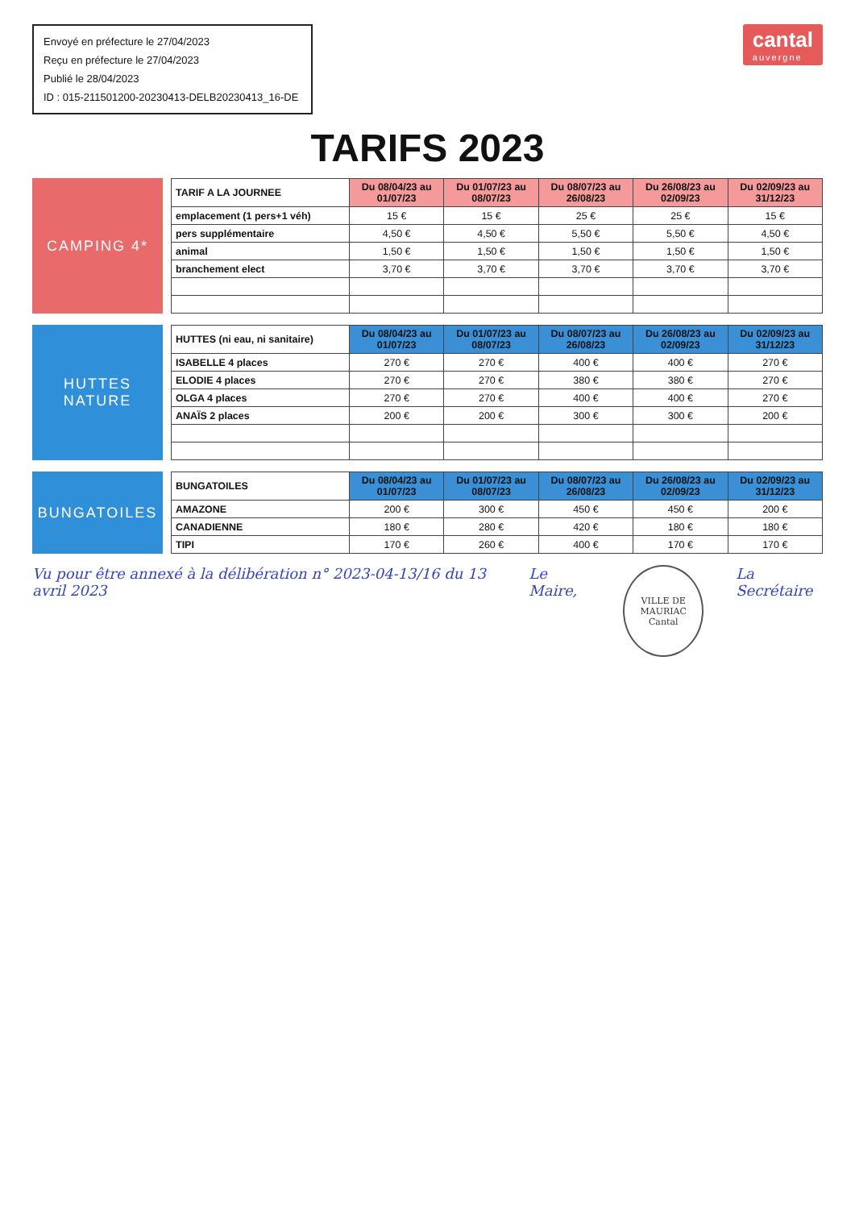Envoyé en préfecture le 27/04/2023
Reçu en préfecture le 27/04/2023
Publié le 28/04/2023
ID : 015-211501200-20230413-DELB20230413_16-DE
cantal
auvergne
TARIFS 2023
CAMPING 4*
| TARIF A LA JOURNEE | Du 08/04/23 au 01/07/23 | Du 01/07/23 au 08/07/23 | Du 08/07/23 au 26/08/23 | Du 26/08/23 au 02/09/23 | Du 02/09/23 au 31/12/23 |
| --- | --- | --- | --- | --- | --- |
| emplacement (1 pers+1 véh) | 15 € | 15 € | 25 € | 25 € | 15 € |
| pers supplémentaire | 4,50 € | 4,50 € | 5,50 € | 5,50 € | 4,50 € |
| animal | 1,50 € | 1,50 € | 1,50 € | 1,50 € | 1,50 € |
| branchement elect | 3,70 € | 3,70 € | 3,70 € | 3,70 € | 3,70 € |
HUTTES NATURE
| HUTTES (ni eau, ni sanitaire) | Du 08/04/23 au 01/07/23 | Du 01/07/23 au 08/07/23 | Du 08/07/23 au 26/08/23 | Du 26/08/23 au 02/09/23 | Du 02/09/23 au 31/12/23 |
| --- | --- | --- | --- | --- | --- |
| ISABELLE 4 places | 270 € | 270 € | 400 € | 400 € | 270 € |
| ELODIE 4 places | 270 € | 270 € | 380 € | 380 € | 270 € |
| OLGA 4 places | 270 € | 270 € | 400 € | 400 € | 270 € |
| ANAÏS 2 places | 200 € | 200 € | 300 € | 300 € | 200 € |
BUNGATOILES
| BUNGATOILES | Du 08/04/23 au 01/07/23 | Du 01/07/23 au 08/07/23 | Du 08/07/23 au 26/08/23 | Du 26/08/23 au 02/09/23 | Du 02/09/23 au 31/12/23 |
| --- | --- | --- | --- | --- | --- |
| AMAZONE | 200 € | 300 € | 450 € | 450 € | 200 € |
| CANADIENNE | 180 € | 280 € | 420 € | 180 € | 180 € |
| TIPI | 170 € | 260 € | 400 € | 170 € | 170 € |
Vu pour être annexé à la délibération n° 2023-04-13/16 du 13 avril 2023
Le Maire,
VILLE DE MAURIAC
Cantal
La Secrétaire